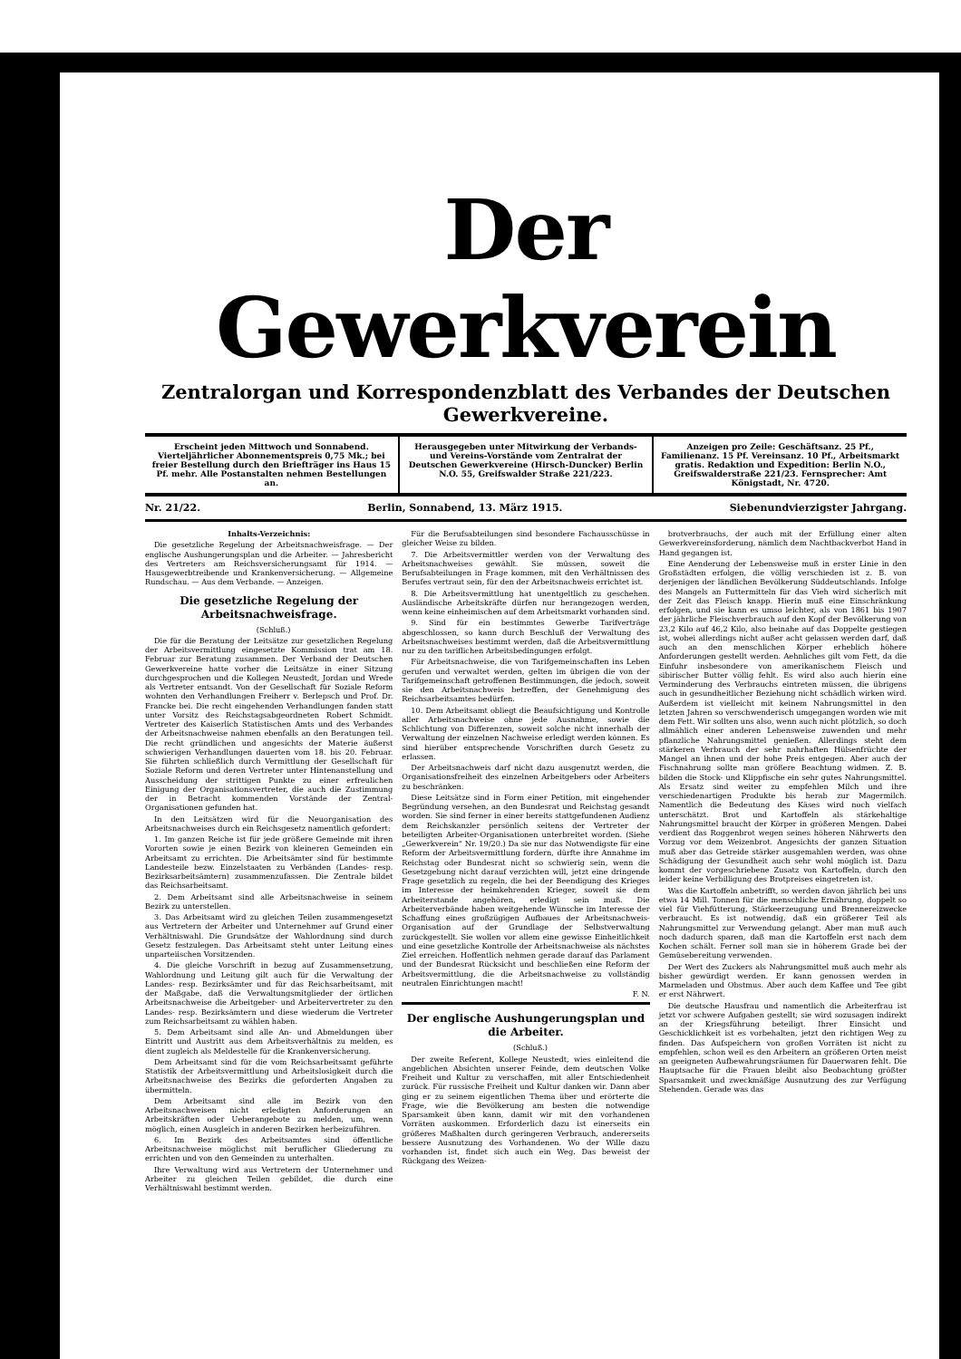Der Gewerkverein
Zentralorgan und Korrespondenzblatt des Verbandes der Deutschen Gewerkvereine.
Erscheint jeden Mittwoch und Sonnabend. Vierteljährlicher Abonnementspreis 0,75 Mk.; bei freier Bestellung durch den Briefträger ins Haus 15 Pf. mehr. Alle Postanstalten nehmen Bestellungen an.
Herausgegeben unter Mitwirkung der Verbands- und Vereins-Vorstände vom Zentralrat der Deutschen Gewerkvereine (Hirsch-Duncker) Berlin N.O. 55, Greifswalder Straße 221/223.
Anzeigen pro Zeile: Geschäftsanz. 25 Pf., Familienanz. 15 Pf. Vereinsanz. 10 Pf., Arbeitsmarkt gratis. Redaktion und Expedition: Berlin N.O., Greifswalderstraße 221/23. Fernsprecher: Amt Königstadt, Nr. 4720.
Nr. 21/22. Berlin, Sonnabend, 13. März 1915. Siebenundvierzigster Jahrgang.
Inhalts-Verzeichnis:
Die gesetzliche Regelung der Arbeitsnachweisfrage. — Der englische Aushungerungsplan und die Arbeiter. — Jahresbericht des Vertreters am Reichsversicherungsamt für 1914. — Hausgewerbtreibende und Krankenversicherung. — Allgemeine Rundschau. — Aus dem Verbande. — Anzeigen.
Die gesetzliche Regelung der Arbeitsnachweisfrage.
(Schluß.)
Die für die Beratung der Leitsätze zur gesetzlichen Regelung der Arbeitsvermittlung eingesetzte Kommission trat am 18. Februar zur Beratung zusammen. Der Verband der Deutschen Gewerkvereine hatte vorher die Leitsätze in einer Sitzung durchgesprochen und die Kollegen Neustedt, Jordan und Wrede als Vertreter entsandt. Von der Gesellschaft für Soziale Reform wohnten den Verhandlungen Freiherr v. Berlepsch und Prof. Dr. Francke bei. Die recht eingehenden Verhandlungen fanden statt unter Vorsitz des Reichstagsabgeordneten Robert Schmidt. Vertreter des Kaiserlich Statistischen Amts und des Verbandes der Arbeitsnachweise nahmen ebenfalls an den Beratungen teil. Die recht gründlichen und angesichts der Materie äußerst schwierigen Verhandlungen dauerten vom 18. bis 20. Februar. Sie führten schließlich durch Vermittlung der Gesellschaft für Soziale Reform und deren Vertreter unter Hintenanstellung und Ausscheidung der strittigen Punkte zu einer erfreulichen Einigung der Organisationsvertreter, die auch die Zustimmung der in Betracht kommenden Vorstände der Zentral-Organisationen gefunden hat.
In den Leitsätzen wird für die Neuorganisation des Arbeitsnachweises durch ein Reichsgesetz namentlich gefordert:
1. Im ganzen Reiche ist für jede größere Gemeinde mit ihren Vororten sowie je einen Bezirk von kleineren Gemeinden ein Arbeitsamt zu errichten. Die Arbeitsämter sind für bestimmte Landesteile bezw. Einzelstaaten zu Verbänden (Landes- resp. Bezirksarbeitsämtern) zusammenzufassen. Die Zentrale bildet das Reichsarbeitsamt.
2. Dem Arbeitsamt sind alle Arbeitsnachweise in seinem Bezirk zu unterstellen.
3. Das Arbeitsamt wird zu gleichen Teilen zusammengesetzt aus Vertretern der Arbeiter und Unternehmer auf Grund einer Verhältniswahl. Die Grundsätze der Wahlordnung sind durch Gesetz festzulegen. Das Arbeitsamt steht unter Leitung eines unparteiischen Vorsitzenden.
4. Die gleiche Vorschrift in bezug auf Zusammensetzung, Wahlordnung und Leitung gilt auch für die Verwaltung der Landes- resp. Bezirksämter und für das Reichsarbeitsamt, mit der Maßgabe, daß die Verwaltungsmitglieder der örtlichen Arbeitsnachweise die Arbeitgeber- und Arbeitervertreter zu den Landes- resp. Bezirksämtern und diese wiederum die Vertreter zum Reichsarbeitsamt zu wählen haben.
5. Dem Arbeitsamt sind alle An- und Abmeldungen über Eintritt und Austritt aus dem Arbeitsverhältnis zu melden, es dient zugleich als Meldestelle für die Krankenversicherung.
Dem Arbeitsamt sind für die vom Reichsarbeitsamt geführte Statistik der Arbeitsvermittlung und Arbeitslosigkeit durch die Arbeitsnachweise des Bezirks die geforderten Angaben zu übermitteln.
Dem Arbeitsamt sind alle im Bezirk von den Arbeitsnachweisen nicht erledigten Anforderungen an Arbeitskräften oder Ueberangebote zu melden, um, wenn möglich, einen Ausgleich in anderen Bezirken herbeizuführen.
6. Im Bezirk des Arbeitsamtes sind öffentliche Arbeitsnachweise möglichst mit beruflicher Gliederung zu errichten und von den Gemeinden zu unterhalten.
Ihre Verwaltung wird aus Vertretern der Unternehmer und Arbeiter zu gleichen Teilen gebildet, die durch eine Verhältniswahl bestimmt werden.
Für die Berufsabteilungen sind besondere Fachausschüsse in gleicher Weise zu bilden.
7. Die Arbeitsvermittler werden von der Verwaltung des Arbeitsnachweises gewählt. Sie müssen, soweit die Berufsabteilungen in Frage kommen, mit den Verhältnissen des Berufes vertraut sein, für den der Arbeitsnachweis errichtet ist.
8. Die Arbeitsvermittlung hat unentgeltlich zu geschehen. Ausländische Arbeitskräfte dürfen nur herangezogen werden, wenn keine einheimischen auf dem Arbeitsmarkt vorhanden sind.
9. Sind für ein bestimmtes Gewerbe Tarifverträge abgeschlossen, so kann durch Beschluß der Verwaltung des Arbeitsnachweises bestimmt werden, daß die Arbeitsvermittlung nur zu den tariflichen Arbeitsbedingungen erfolgt.
Für Arbeitsnachweise, die von Tarifgemeinschaften ins Leben gerufen und verwaltet werden, gelten im übrigen die von der Tarifgemeinschaft getroffenen Bestimmungen, die jedoch, soweit sie den Arbeitsnachweis betreffen, der Genehmigung des Reichsarbeitsamtes bedürfen.
10. Dem Arbeitsamt obliegt die Beaufsichtigung und Kontrolle aller Arbeitsnachweise ohne jede Ausnahme, sowie die Schlichtung von Differenzen, soweit solche nicht innerhalb der Verwaltung der einzelnen Nachweise erledigt werden können. Es sind hierüber entsprechende Vorschriften durch Gesetz zu erlassen.
Der Arbeitsnachweis darf nicht dazu ausgenutzt werden, die Organisationsfreiheit des einzelnen Arbeitgebers oder Arbeiters zu beschränken.
Diese Leitsätze sind in Form einer Petition, mit eingehender Begründung versehen, an den Bundesrat und Reichstag gesandt worden. Sie sind ferner in einer bereits stattgefundenen Audienz dem Reichskanzler persönlich seitens der Vertreter der beteiligten Arbeiter-Organisationen unterbreitet worden. (Siehe „Gewerkverein“ Nr. 19/20.) Da sie nur das Notwendigste für eine Reform der Arbeitsvermittlung fordern, dürfte ihre Annahme im Reichstag oder Bundesrat nicht so schwierig sein, wenn die Gesetzgebung nicht darauf verzichten will, jetzt eine dringende Frage gesetzlich zu regeln, die bei der Beendigung des Krieges im Interesse der heimkehrenden Krieger, soweit sie dem Arbeiterstande angehören, erledigt sein muß. Die Arbeiterverbände haben weitgehende Wünsche im Interesse der Schaffung eines großzügigen Aufbaues der Arbeitsnachweis-Organisation auf der Grundlage der Selbstverwaltung zurückgestellt. Sie wollen vor allem eine gewisse Einheitlichkeit und eine gesetzliche Kontrolle der Arbeitsnachweise als nächstes Ziel erreichen. Hoffentlich nehmen gerade darauf das Parlament und der Bundesrat Rücksicht und beschließen eine Reform der Arbeitsvermittlung, die die Arbeitsnachweise zu vollständig neutralen Einrichtungen macht!
F. N.
Der englische Aushungerungsplan und die Arbeiter.
(Schluß.)
Der zweite Referent, Kollege Neustedt, wies einleitend die angeblichen Absichten unserer Feinde, dem deutschen Volke Freiheit und Kultur zu verschaffen, mit aller Entschiedenheit zurück. Für russische Freiheit und Kultur danken wir. Dann aber ging er zu seinem eigentlichen Thema über und erörterte die Frage, wie die Bevölkerung am besten die notwendige Sparsamkeit üben kann, damit wir mit den vorhandenen Vorräten auskommen. Erforderlich dazu ist einerseits ein größeres Maßhalten durch geringeren Verbrauch, andererseits bessere Ausnutzung des Vorhandenen. Wo der Wille dazu vorhanden ist, findet sich auch ein Weg. Das beweist der Rückgang des Weizen-
brotverbrauchs, der auch mit der Erfüllung einer alten Gewerkvereinsforderung, nämlich dem Nachtbackverbot Hand in Hand gegangen ist.
Eine Aenderung der Lebensweise muß in erster Linie in den Großstädten erfolgen, die völlig verschieden ist z. B. von derjenigen der ländlichen Bevölkerung Süddeutschlands. Infolge des Mangels an Futtermitteln für das Vieh wird sicherlich mit der Zeit das Fleisch knapp. Hierin muß eine Einschränkung erfolgen, und sie kann es umso leichter, als von 1861 bis 1907 der jährliche Fleischverbrauch auf den Kopf der Bevölkerung von 23,2 Kilo auf 46,2 Kilo, also beinahe auf das Doppelte gestiegen ist, wobei allerdings nicht außer acht gelassen werden darf, daß auch an den menschlichen Körper erheblich höhere Anforderungen gestellt werden. Aehnliches gilt vom Fett, da die Einfuhr insbesondere von amerikanischem Fleisch und sibirischer Butter völlig fehlt. Es wird also auch hierin eine Verminderung des Verbrauchs eintreten müssen, die übrigens auch in gesundheitlicher Beziehung nicht schädlich wirken wird. Außerdem ist vielleicht mit keinem Nahrungsmittel in den letzten Jahren so verschwenderisch umgegangen worden wie mit dem Fett. Wir sollten uns also, wenn auch nicht plötzlich, so doch allmählich einer anderen Lebensweise zuwenden und mehr pflanzliche Nahrungsmittel genießen. Allerdings steht dem stärkeren Verbrauch der sehr nahrhaften Hülsenfrüchte der Mangel an ihnen und der hohe Preis entgegen. Aber auch der Fischnahrung sollte man größere Beachtung widmen. Z. B. bilden die Stock- und Klippfische ein sehr gutes Nahrungsmittel. Als Ersatz sind weiter zu empfehlen Milch und ihre verschiedenartigen Produkte bis herab zur Magermilch. Namentlich die Bedeutung des Käses wird noch vielfach unterschätzt. Brot und Kartoffeln als stärkehaltige Nahrungsmittel braucht der Körper in größeren Mengen. Dabei verdient das Roggenbrot wegen seines höheren Nährwerts den Vorzug vor dem Weizenbrot. Angesichts der ganzen Situation muß aber das Getreide stärker ausgemahlen werden, was ohne Schädigung der Gesundheit auch sehr wohl möglich ist. Dazu kommt der vorgeschriebene Zusatz von Kartoffeln, durch den leider keine Verbilligung des Brotpreises eingetreten ist.
Was die Kartoffeln anbetrifft, so werden davon jährlich bei uns etwa 14 Mill. Tonnen für die menschliche Ernährung, doppelt so viel für Viehfütterung, Stärkeerzeugung und Brennereizwecke verbraucht. Es ist notwendig, daß ein größerer Teil als Nahrungsmittel zur Verwendung gelangt. Aber man muß auch noch dadurch sparen, daß man die Kartoffeln erst nach dem Kochen schält. Ferner soll man sie in höherem Grade bei der Gemüsebereitung verwenden.
Der Wert des Zuckers als Nahrungsmittel muß auch mehr als bisher gewürdigt werden. Er kann genossen werden in Marmeladen und Obstmus. Aber auch dem Kaffee und Tee gibt er erst Nährwert.
Die deutsche Hausfrau und namentlich die Arbeiterfrau ist jetzt vor schwere Aufgaben gestellt; sie wird sozusagen indirekt an der Kriegsführung beteiligt. Ihrer Einsicht und Geschicklichkeit ist es vorbehalten, jetzt den richtigen Weg zu finden. Das Aufspeichern von großen Vorräten ist nicht zu empfehlen, schon weil es den Arbeitern an größeren Orten meist an geeigneten Aufbewahrungsräumen für Dauerwaren fehlt. Die Hauptsache für die Frauen bleibt also Beobachtung größter Sparsamkeit und zweckmäßige Ausnutzung des zur Verfügung Stehenden. Gerade was das